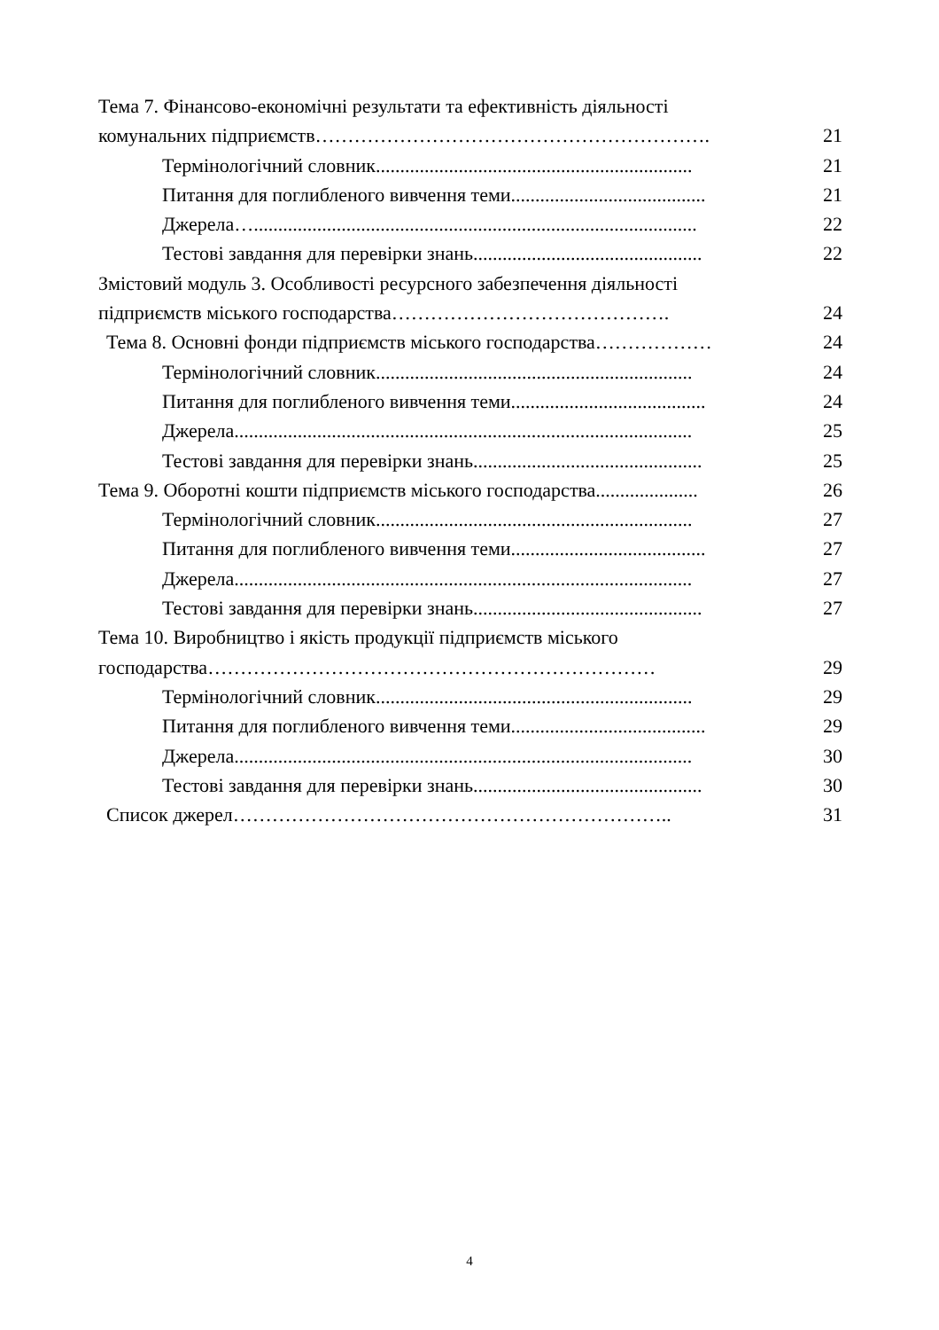Тема 7. Фінансово-економічні результати та ефективність діяльності
комунальних підприємств……………………………………………………. 21
Термінологічний словник................................................................. 21
Питання для поглибленого вивчення теми........................................ 21
Джерела…........................................................................................... 22
Тестові завдання для перевірки знань............................................... 22
Змістовий модуль 3. Особливості ресурсного забезпечення діяльності
підприємств міського господарства……………………………………. 24
Тема 8. Основні фонди підприємств міського господарства……………… 24
Термінологічний словник................................................................. 24
Питання для поглибленого вивчення теми........................................ 24
Джерела.............................................................................................. 25
Тестові завдання для перевірки знань............................................... 25
Тема 9. Оборотні кошти підприємств міського господарства..................... 26
Термінологічний словник................................................................. 27
Питання для поглибленого вивчення теми........................................ 27
Джерела.............................................................................................. 27
Тестові завдання для перевірки знань............................................... 27
Тема 10. Виробництво і якість продукції підприємств міського
господарства…………………………………………………………… 29
Термінологічний словник................................................................. 29
Питання для поглибленого вивчення теми........................................ 29
Джерела.............................................................................................. 30
Тестові завдання для перевірки знань............................................... 30
Список джерел………………………………………………………….. 31
4